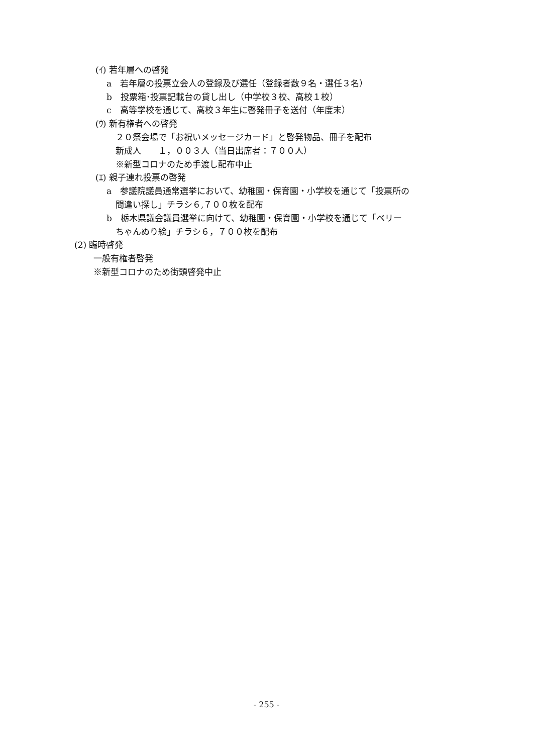(ｲ) 若年層への啓発
a　若年層の投票立会人の登録及び選任（登録者数９名・選任３名）
b　投票箱･投票記載台の貸し出し（中学校３校、高校１校）
c　高等学校を通じて、高校３年生に啓発冊子を送付（年度末）
(ｳ) 新有権者への啓発
２０祭会場で「お祝いメッセージカード」と啓発物品、冊子を配布
新成人　　１，００３人（当日出席者：７００人）
※新型コロナのため手渡し配布中止
(ｴ) 親子連れ投票の啓発
a　参議院議員通常選挙において、幼稚園・保育園・小学校を通じて「投票所の
間違い探し」チラシ６,７００枚を配布
b　栃木県議会議員選挙に向けて、幼稚園・保育園・小学校を通じて「ベリー
ちゃんぬり絵」チラシ６，７００枚を配布
(2) 臨時啓発
一般有権者啓発
※新型コロナのため街頭啓発中止
- 255 -